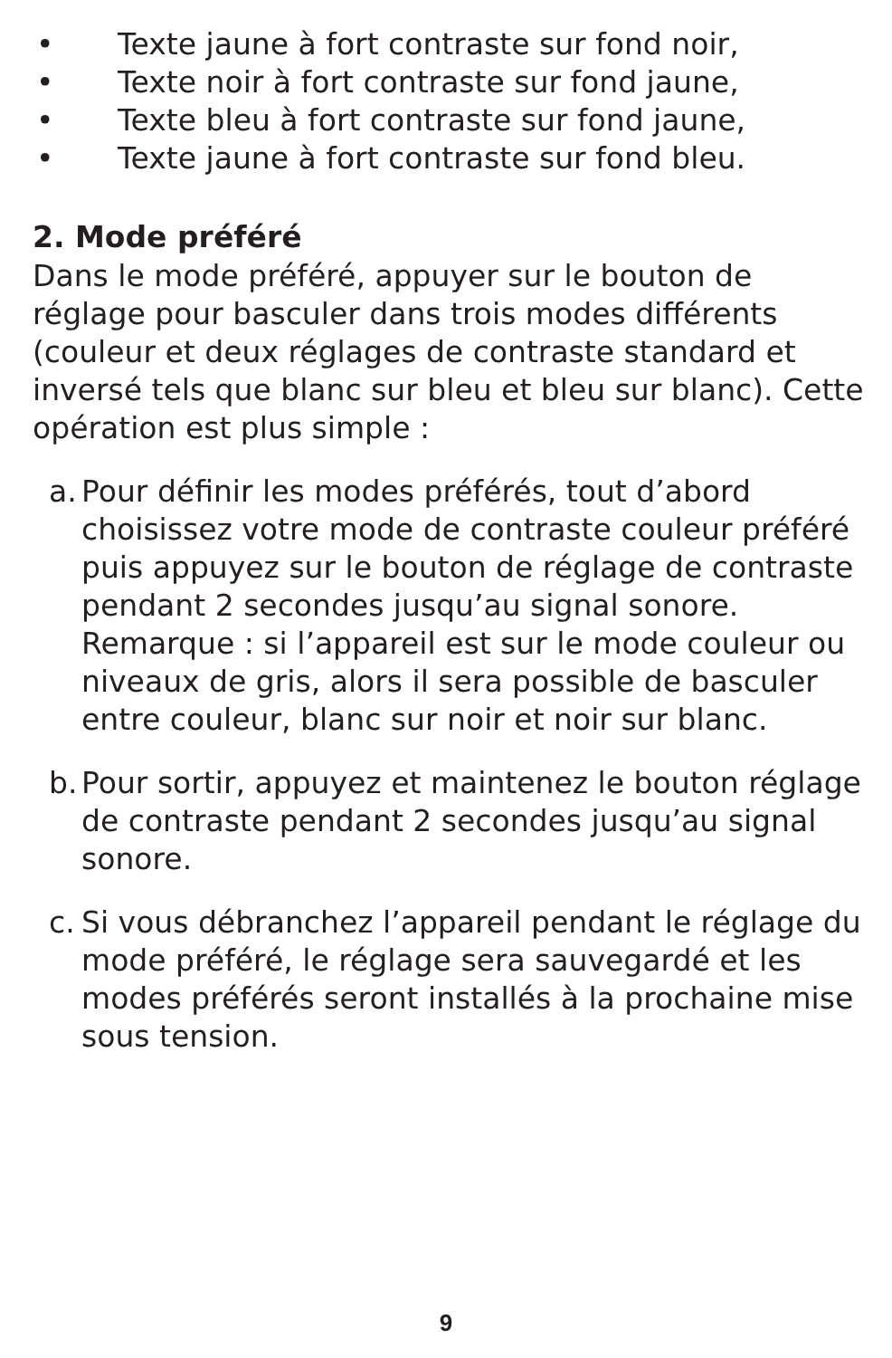• Texte jaune à fort contraste sur fond noir,
• Texte noir à fort contraste sur fond jaune,
• Texte bleu à fort contraste sur fond jaune,
• Texte jaune à fort contraste sur fond bleu.
2. Mode préféré
Dans le mode préféré, appuyer sur le bouton de réglage pour basculer dans trois modes différents (couleur et deux réglages de contraste standard et inversé tels que blanc sur bleu et bleu sur blanc). Cette opération est plus simple :
a. Pour définir les modes préférés, tout d’abord choisissez votre mode de contraste couleur pré­féré puis appuyez sur le bouton de réglage de contraste pendant 2 secondes jusqu’au signal sonore. Remarque : si l’appareil est sur le mode couleur ou niveaux de gris, alors il sera possible de basculer entre couleur, blanc sur noir et noir sur blanc.
b. Pour sortir, appuyez et maintenez le bouton ré­glage de contraste pendant 2 secondes jusqu’au signal sonore.
c. Si vous débranchez l’appareil pendant le réglage du mode préféré, le réglage sera sauvegardé et les modes préférés seront installés à la pro­chaine mise sous tension.
9